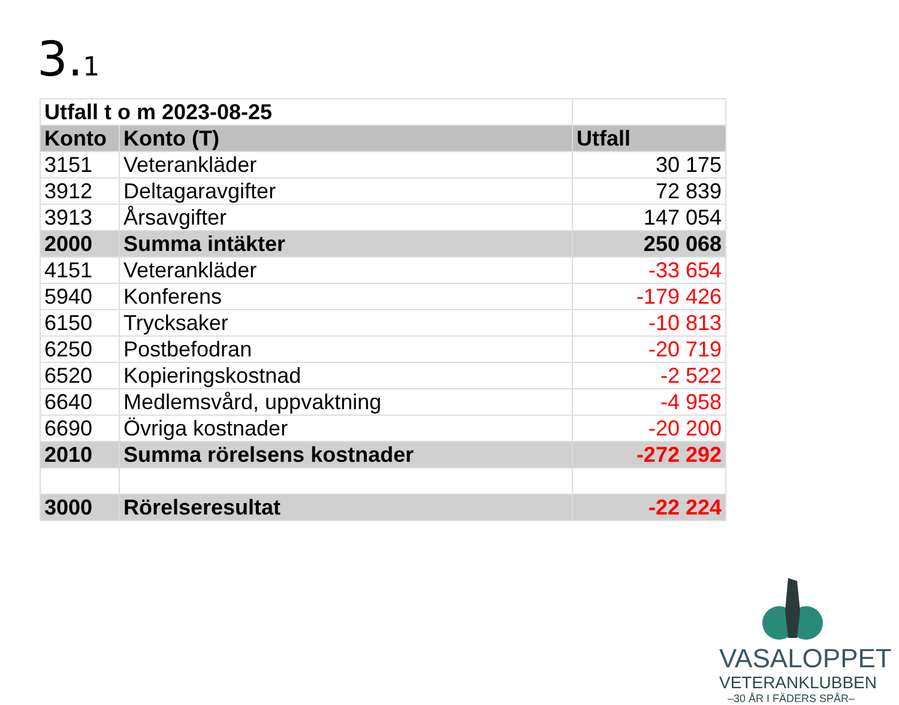3.1
| Utfall t o m 2023-08-25 | | |
| Konto | Konto (T) | Utfall |
| 3151 | Veterankläder | 30 175 |
| 3912 | Deltagaravgifter | 72 839 |
| 3913 | Årsavgifter | 147 054 |
| 2000 | Summa intäkter | 250 068 |
| 4151 | Veterankläder | -33 654 |
| 5940 | Konferens | -179 426 |
| 6150 | Trycksaker | -10 813 |
| 6250 | Postbefodran | -20 719 |
| 6520 | Kopieringskostnad | -2 522 |
| 6640 | Medlemsvård, uppvaktning | -4 958 |
| 6690 | Övriga kostnader | -20 200 |
| 2010 | Summa rörelsens kostnader | -272 292 |
| 3000 | Rörelseresultat | -22 224 |
VASALOPPET
VETERANKLUBBEN
–30 ÅR I FÄDERS SPÅR–